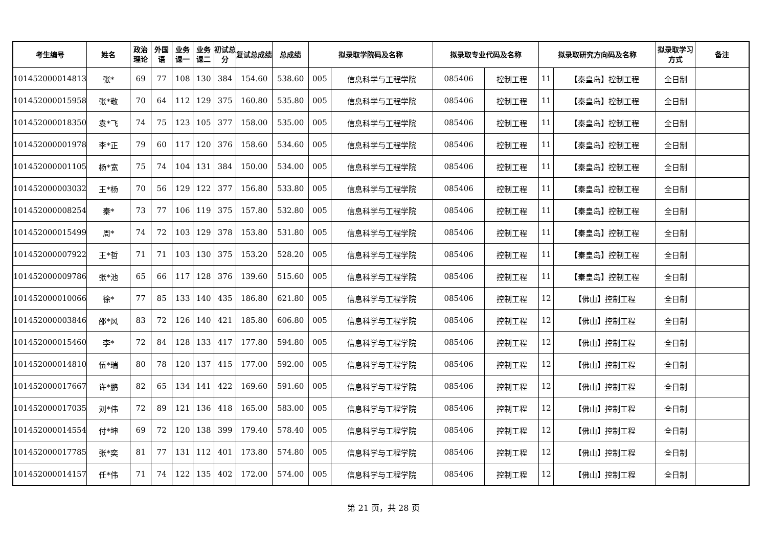| 考生编号 | 姓名 | 政治理论 | 外国语 | 业务课一 | 业务课二 | 初试总分 | 复试总成绩 | 总成绩 | 拟录取学院码及名称 | | 拟录取专业代码及名称 | | 拟录取研究方向码及名称 | | 拟录取学习方式 | 备注 |
| --- | --- | --- | --- | --- | --- | --- | --- | --- | --- | --- | --- | --- | --- | --- | --- | --- |
| 101452000014813 | 张* | 69 | 77 | 108 | 130 | 384 | 154.60 | 538.60 | 005 | 信息科学与工程学院 | 085406 | 控制工程 | 11 | 【秦皇岛】控制工程 | 全日制 | |
| 101452000015958 | 张*敬 | 70 | 64 | 112 | 129 | 375 | 160.80 | 535.80 | 005 | 信息科学与工程学院 | 085406 | 控制工程 | 11 | 【秦皇岛】控制工程 | 全日制 | |
| 101452000018350 | 袁*飞 | 74 | 75 | 123 | 105 | 377 | 158.00 | 535.00 | 005 | 信息科学与工程学院 | 085406 | 控制工程 | 11 | 【秦皇岛】控制工程 | 全日制 | |
| 101452000001978 | 李*正 | 79 | 60 | 117 | 120 | 376 | 158.60 | 534.60 | 005 | 信息科学与工程学院 | 085406 | 控制工程 | 11 | 【秦皇岛】控制工程 | 全日制 | |
| 101452000001105 | 杨*宽 | 75 | 74 | 104 | 131 | 384 | 150.00 | 534.00 | 005 | 信息科学与工程学院 | 085406 | 控制工程 | 11 | 【秦皇岛】控制工程 | 全日制 | |
| 101452000003032 | 王*杨 | 70 | 56 | 129 | 122 | 377 | 156.80 | 533.80 | 005 | 信息科学与工程学院 | 085406 | 控制工程 | 11 | 【秦皇岛】控制工程 | 全日制 | |
| 101452000008254 | 秦* | 73 | 77 | 106 | 119 | 375 | 157.80 | 532.80 | 005 | 信息科学与工程学院 | 085406 | 控制工程 | 11 | 【秦皇岛】控制工程 | 全日制 | |
| 101452000015499 | 周* | 74 | 72 | 103 | 129 | 378 | 153.80 | 531.80 | 005 | 信息科学与工程学院 | 085406 | 控制工程 | 11 | 【秦皇岛】控制工程 | 全日制 | |
| 101452000007922 | 王*哲 | 71 | 71 | 103 | 130 | 375 | 153.20 | 528.20 | 005 | 信息科学与工程学院 | 085406 | 控制工程 | 11 | 【秦皇岛】控制工程 | 全日制 | |
| 101452000009786 | 张*池 | 65 | 66 | 117 | 128 | 376 | 139.60 | 515.60 | 005 | 信息科学与工程学院 | 085406 | 控制工程 | 11 | 【秦皇岛】控制工程 | 全日制 | |
| 101452000010066 | 徐* | 77 | 85 | 133 | 140 | 435 | 186.80 | 621.80 | 005 | 信息科学与工程学院 | 085406 | 控制工程 | 12 | 【佛山】控制工程 | 全日制 | |
| 101452000003846 | 邵*风 | 83 | 72 | 126 | 140 | 421 | 185.80 | 606.80 | 005 | 信息科学与工程学院 | 085406 | 控制工程 | 12 | 【佛山】控制工程 | 全日制 | |
| 101452000015460 | 李* | 72 | 84 | 128 | 133 | 417 | 177.80 | 594.80 | 005 | 信息科学与工程学院 | 085406 | 控制工程 | 12 | 【佛山】控制工程 | 全日制 | |
| 101452000014810 | 伍*瑞 | 80 | 78 | 120 | 137 | 415 | 177.00 | 592.00 | 005 | 信息科学与工程学院 | 085406 | 控制工程 | 12 | 【佛山】控制工程 | 全日制 | |
| 101452000017667 | 许*鹏 | 82 | 65 | 134 | 141 | 422 | 169.60 | 591.60 | 005 | 信息科学与工程学院 | 085406 | 控制工程 | 12 | 【佛山】控制工程 | 全日制 | |
| 101452000017035 | 刘*伟 | 72 | 89 | 121 | 136 | 418 | 165.00 | 583.00 | 005 | 信息科学与工程学院 | 085406 | 控制工程 | 12 | 【佛山】控制工程 | 全日制 | |
| 101452000014554 | 付*坤 | 69 | 72 | 120 | 138 | 399 | 179.40 | 578.40 | 005 | 信息科学与工程学院 | 085406 | 控制工程 | 12 | 【佛山】控制工程 | 全日制 | |
| 101452000017785 | 张*奕 | 81 | 77 | 131 | 112 | 401 | 173.80 | 574.80 | 005 | 信息科学与工程学院 | 085406 | 控制工程 | 12 | 【佛山】控制工程 | 全日制 | |
| 101452000014157 | 任*伟 | 71 | 74 | 122 | 135 | 402 | 172.00 | 574.00 | 005 | 信息科学与工程学院 | 085406 | 控制工程 | 12 | 【佛山】控制工程 | 全日制 | |
第 21 页，共 28 页